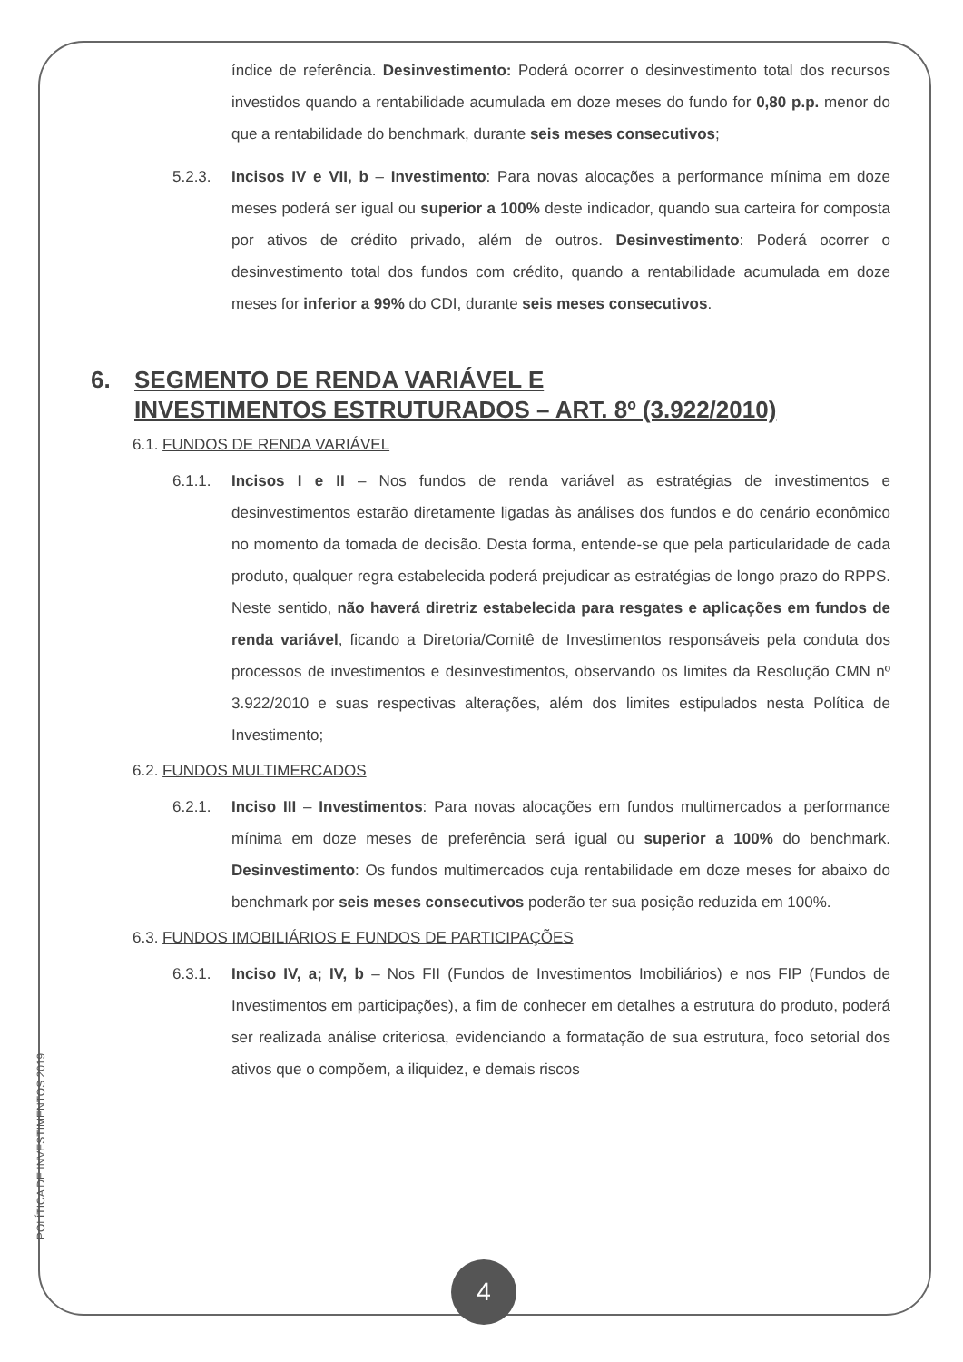índice de referência. Desinvestimento: Poderá ocorrer o desinvestimento total dos recursos investidos quando a rentabilidade acumulada em doze meses do fundo for 0,80 p.p. menor do que a rentabilidade do benchmark, durante seis meses consecutivos;
5.2.3. Incisos IV e VII, b – Investimento: Para novas alocações a performance mínima em doze meses poderá ser igual ou superior a 100% deste indicador, quando sua carteira for composta por ativos de crédito privado, além de outros. Desinvestimento: Poderá ocorrer o desinvestimento total dos fundos com crédito, quando a rentabilidade acumulada em doze meses for inferior a 99% do CDI, durante seis meses consecutivos.
6. SEGMENTO DE RENDA VARIÁVEL E
INVESTIMENTOS ESTRUTURADOS – ART. 8º (3.922/2010)
6.1. FUNDOS DE RENDA VARIÁVEL
6.1.1. Incisos I e II – Nos fundos de renda variável as estratégias de investimentos e desinvestimentos estarão diretamente ligadas às análises dos fundos e do cenário econômico no momento da tomada de decisão. Desta forma, entende-se que pela particularidade de cada produto, qualquer regra estabelecida poderá prejudicar as estratégias de longo prazo do RPPS. Neste sentido, não haverá diretriz estabelecida para resgates e aplicações em fundos de renda variável, ficando a Diretoria/Comitê de Investimentos responsáveis pela conduta dos processos de investimentos e desinvestimentos, observando os limites da Resolução CMN nº 3.922/2010 e suas respectivas alterações, além dos limites estipulados nesta Política de Investimento;
6.2. FUNDOS MULTIMERCADOS
6.2.1. Inciso III – Investimentos: Para novas alocações em fundos multimercados a performance mínima em doze meses de preferência será igual ou superior a 100% do benchmark. Desinvestimento: Os fundos multimercados cuja rentabilidade em doze meses for abaixo do benchmark por seis meses consecutivos poderão ter sua posição reduzida em 100%.
6.3. FUNDOS IMOBILIÁRIOS E FUNDOS DE PARTICIPAÇÕES
6.3.1. Inciso IV, a; IV, b – Nos FII (Fundos de Investimentos Imobiliários) e nos FIP (Fundos de Investimentos em participações), a fim de conhecer em detalhes a estrutura do produto, poderá ser realizada análise criteriosa, evidenciando a formatação de sua estrutura, foco setorial dos ativos que o compõem, a iliquidez, e demais riscos
POLÍTICA DE INVESTIMENTOS 2019
4